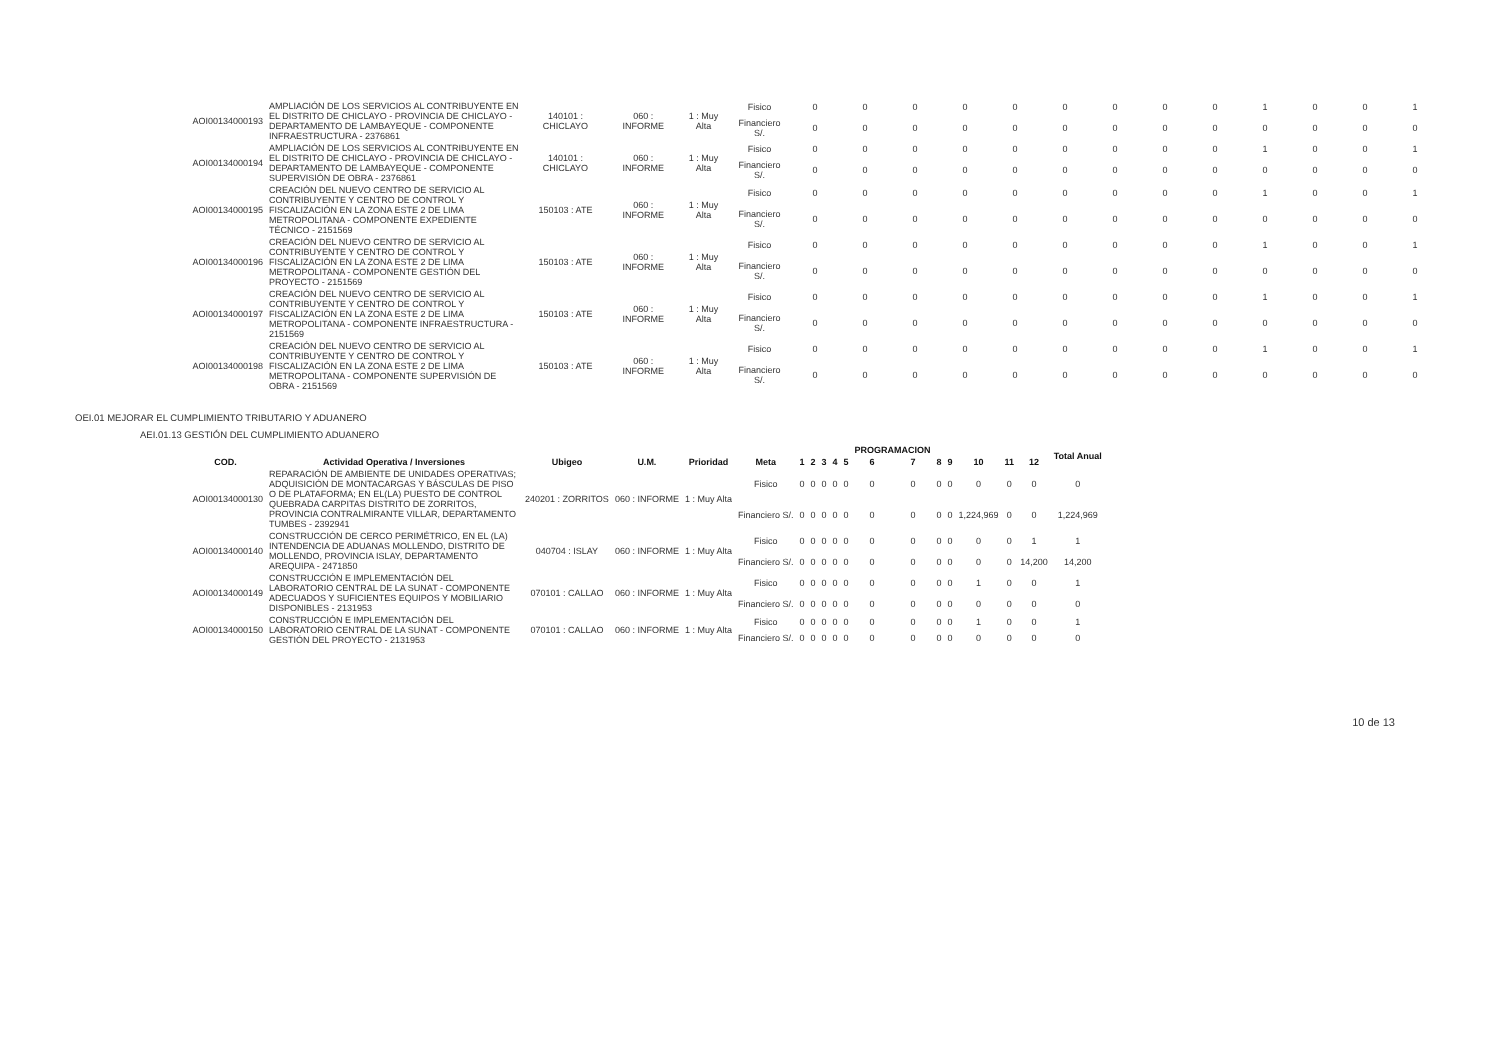| AOI00134000193 | AMPLIACIÓN DE LOS SERVICIOS AL CONTRIBUYENTE EN EL DISTRITO DE CHICLAYO - PROVINCIA DE CHICLAYO - DEPARTAMENTO DE LAMBAYEQUE - COMPONENTE INFRAESTRUCTURA - 2376861 | 140101 : CHICLAYO | 060 : INFORME | 1 : Muy Alta | Fisico | 0 | 0 | 0 | 0 | 0 | 0 | 0 | 0 | 0 | 1 | 0 | 0 | 1 |
| | | | | | Financiero S/. | 0 | 0 | 0 | 0 | 0 | 0 | 0 | 0 | 0 | 0 | 0 | 0 | 0 |
| AOI00134000194 | AMPLIACIÓN DE LOS SERVICIOS AL CONTRIBUYENTE EN EL DISTRITO DE CHICLAYO - PROVINCIA DE CHICLAYO - DEPARTAMENTO DE LAMBAYEQUE - COMPONENTE SUPERVISIÓN DE OBRA - 2376861 | 140101 : CHICLAYO | 060 : INFORME | 1 : Muy Alta | Fisico | 0 | 0 | 0 | 0 | 0 | 0 | 0 | 0 | 0 | 1 | 0 | 0 | 1 |
| | | | | | Financiero S/. | 0 | 0 | 0 | 0 | 0 | 0 | 0 | 0 | 0 | 0 | 0 | 0 | 0 |
| AOI00134000195 | CREACIÓN DEL NUEVO CENTRO DE SERVICIO AL CONTRIBUYENTE Y CENTRO DE CONTROL Y FISCALIZACIÓN EN LA ZONA ESTE 2 DE LIMA METROPOLITANA - COMPONENTE EXPEDIENTE TÉCNICO - 2151569 | 150103 : ATE | 060 : INFORME | 1 : Muy Alta | Fisico | 0 | 0 | 0 | 0 | 0 | 0 | 0 | 0 | 0 | 1 | 0 | 0 | 1 |
| | | | | | Financiero S/. | 0 | 0 | 0 | 0 | 0 | 0 | 0 | 0 | 0 | 0 | 0 | 0 | 0 |
| AOI00134000196 | CREACIÓN DEL NUEVO CENTRO DE SERVICIO AL CONTRIBUYENTE Y CENTRO DE CONTROL Y FISCALIZACIÓN EN LA ZONA ESTE 2 DE LIMA METROPOLITANA - COMPONENTE GESTIÓN DEL PROYECTO - 2151569 | 150103 : ATE | 060 : INFORME | 1 : Muy Alta | Fisico | 0 | 0 | 0 | 0 | 0 | 0 | 0 | 0 | 0 | 1 | 0 | 0 | 1 |
| | | | | | Financiero S/. | 0 | 0 | 0 | 0 | 0 | 0 | 0 | 0 | 0 | 0 | 0 | 0 | 0 |
| AOI00134000197 | CREACIÓN DEL NUEVO CENTRO DE SERVICIO AL CONTRIBUYENTE Y CENTRO DE CONTROL Y FISCALIZACIÓN EN LA ZONA ESTE 2 DE LIMA METROPOLITANA - COMPONENTE INFRAESTRUCTURA - 2151569 | 150103 : ATE | 060 : INFORME | 1 : Muy Alta | Fisico | 0 | 0 | 0 | 0 | 0 | 0 | 0 | 0 | 0 | 1 | 0 | 0 | 1 |
| | | | | | Financiero S/. | 0 | 0 | 0 | 0 | 0 | 0 | 0 | 0 | 0 | 0 | 0 | 0 | 0 |
| AOI00134000198 | CREACIÓN DEL NUEVO CENTRO DE SERVICIO AL CONTRIBUYENTE Y CENTRO DE CONTROL Y FISCALIZACIÓN EN LA ZONA ESTE 2 DE LIMA METROPOLITANA - COMPONENTE SUPERVISIÓN DE OBRA - 2151569 | 150103 : ATE | 060 : INFORME | 1 : Muy Alta | Fisico | 0 | 0 | 0 | 0 | 0 | 0 | 0 | 0 | 0 | 1 | 0 | 0 | 1 |
| | | | | | Financiero S/. | 0 | 0 | 0 | 0 | 0 | 0 | 0 | 0 | 0 | 0 | 0 | 0 | 0 |
OEI.01 MEJORAR EL CUMPLIMIENTO TRIBUTARIO Y ADUANERO
AEI.01.13 GESTIÓN DEL CUMPLIMIENTO ADUANERO
| | | | | | | | | | | | PROGRAMACION | | | | | | | Total Anual |
| --- | --- | --- | --- | --- | --- | --- | --- | --- | --- | --- | --- | --- | --- | --- | --- | --- | --- | --- |
| COD. | Actividad Operativa / Inversiones | Ubigeo | U.M. | Prioridad | Meta | 1 | 2 | 3 | 4 | 5 | 6 | 7 | 8 | 9 | 10 | 11 | 12 | |
| AOI00134000130 | REPARACIÓN DE AMBIENTE DE UNIDADES OPERATIVAS; ADQUISICIÓN DE MONTACARGAS Y BÁSCULAS DE PISO O DE PLATAFORMA; EN EL(LA) PUESTO DE CONTROL QUEBRADA CARPITAS DISTRITO DE ZORRITOS, PROVINCIA CONTRALMIRANTE VILLAR, DEPARTAMENTO TUMBES - 2392941 | 240201 : ZORRITOS | 060 : INFORME | 1 : Muy Alta | Fisico | 0 | 0 | 0 | 0 | 0 | 0 | 0 | 0 | 0 | 0 | 0 | 0 | 0 |
| | | | | | Financiero S/. | 0 | 0 | 0 | 0 | 0 | 0 | 0 | 0 | 0 | 1,224,969 | 0 | 0 | 1,224,969 |
| AOI00134000140 | CONSTRUCCIÓN DE CERCO PERIMÉTRICO, EN EL (LA) INTENDENCIA DE ADUANAS MOLLENDO, DISTRITO DE MOLLENDO, PROVINCIA ISLAY, DEPARTAMENTO AREQUIPA - 2471850 | 040704 : ISLAY | 060 : INFORME | 1 : Muy Alta | Fisico | 0 | 0 | 0 | 0 | 0 | 0 | 0 | 0 | 0 | 0 | 0 | 1 | 1 |
| | | | | | Financiero S/. | 0 | 0 | 0 | 0 | 0 | 0 | 0 | 0 | 0 | 0 | 0 | 14,200 | 14,200 |
| AOI00134000149 | CONSTRUCCIÓN E IMPLEMENTACIÓN DEL LABORATORIO CENTRAL DE LA SUNAT - COMPONENTE ADECUADOS Y SUFICIENTES EQUIPOS Y MOBILIARIO DISPONIBLES - 2131953 | 070101 : CALLAO | 060 : INFORME | 1 : Muy Alta | Fisico | 0 | 0 | 0 | 0 | 0 | 0 | 0 | 0 | 0 | 1 | 0 | 0 | 1 |
| | | | | | Financiero S/. | 0 | 0 | 0 | 0 | 0 | 0 | 0 | 0 | 0 | 0 | 0 | 0 | 0 |
| AOI00134000150 | CONSTRUCCIÓN E IMPLEMENTACIÓN DEL LABORATORIO CENTRAL DE LA SUNAT - COMPONENTE GESTIÓN DEL PROYECTO - 2131953 | 070101 : CALLAO | 060 : INFORME | 1 : Muy Alta | Fisico | 0 | 0 | 0 | 0 | 0 | 0 | 0 | 0 | 0 | 1 | 0 | 0 | 1 |
| | | | | | Financiero S/. | 0 | 0 | 0 | 0 | 0 | 0 | 0 | 0 | 0 | 0 | 0 | 0 | 0 |
10 de 13